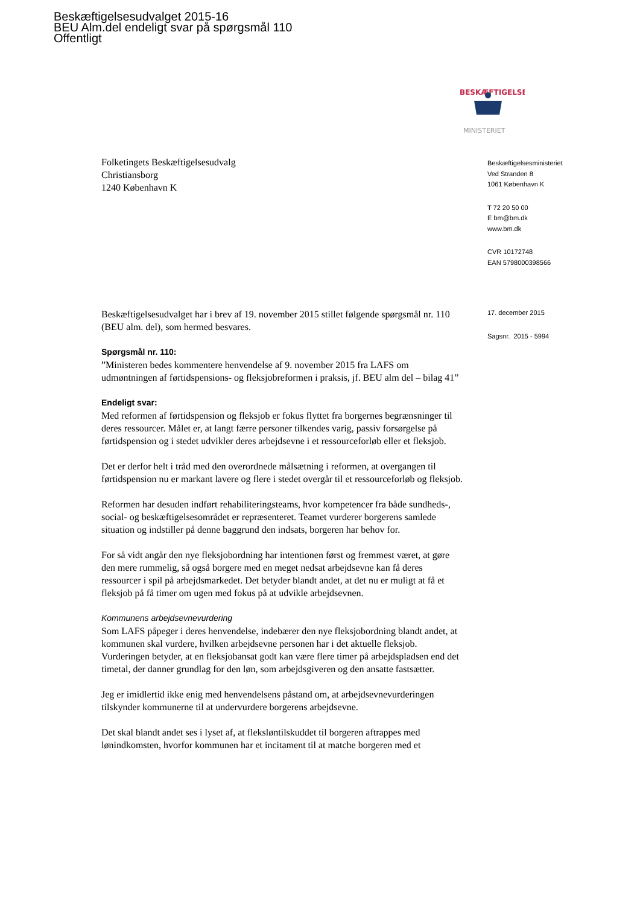Beskæftigelsesudvalget 2015-16
BEU Alm.del endeligt svar på spørgsmål 110
Offentligt
BESKÆFTIGELSES
MINISTERIET
Folketingets Beskæftigelsesudvalg
Christiansborg
1240 København K
Beskæftigelsesudvalget har i brev af 19. november 2015 stillet følgende spørgsmål nr. 110 (BEU alm. del), som hermed besvares.
Spørgsmål nr. 110:
”Ministeren bedes kommentere henvendelse af 9. november 2015 fra LAFS om udmøntningen af førtidspensions- og fleksjobreformen i praksis, jf. BEU alm del – bilag 41”
Endeligt svar:
Med reformen af førtidspension og fleksjob er fokus flyttet fra borgernes begrænsninger til deres ressourcer. Målet er, at langt færre personer tilkendes varig, passiv forsørgelse på førtidspension og i stedet udvikler deres arbejdsevne i et ressourceforløb eller et fleksjob.
Det er derfor helt i tråd med den overordnede målsætning i reformen, at overgangen til førtidspension nu er markant lavere og flere i stedet overgår til et ressourceforløb og fleksjob.
Reformen har desuden indført rehabiliteringsteams, hvor kompetencer fra både sundheds-, social- og beskæftigelsesområdet er repræsenteret. Teamet vurderer borgerens samlede situation og indstiller på denne baggrund den indsats, borgeren har behov for.
For så vidt angår den nye fleksjobordning har intentionen først og fremmest været, at gøre den mere rummelig, så også borgere med en meget nedsat arbejdsevne kan få deres ressourcer i spil på arbejdsmarkedet. Det betyder blandt andet, at det nu er muligt at få et fleksjob på få timer om ugen med fokus på at udvikle arbejdsevnen.
Kommunens arbejdsevnevurdering
Som LAFS påpeger i deres henvendelse, indebærer den nye fleksjobordning blandt andet, at kommunen skal vurdere, hvilken arbejdsevne personen har i det aktuelle fleksjob. Vurderingen betyder, at en fleksjobansat godt kan være flere timer på arbejdspladsen end det timetal, der danner grundlag for den løn, som arbejdsgiveren og den ansatte fastsætter.
Jeg er imidlertid ikke enig med henvendelsens påstand om, at arbejdsevnevurderingen tilskynder kommunerne til at undervurdere borgerens arbejdsevne.
Det skal blandt andet ses i lyset af, at fleksløntilskuddet til borgeren aftrappes med lønindkomsten, hvorfor kommunen har et incitament til at matche borgeren med et
Beskæftigelsesministeriet
Ved Stranden 8
1061 København K
T 72 20 50 00
E bm@bm.dk
www.bm.dk
CVR 10172748
EAN 5798000398566
17. december 2015
Sagsnr. 2015 - 5994